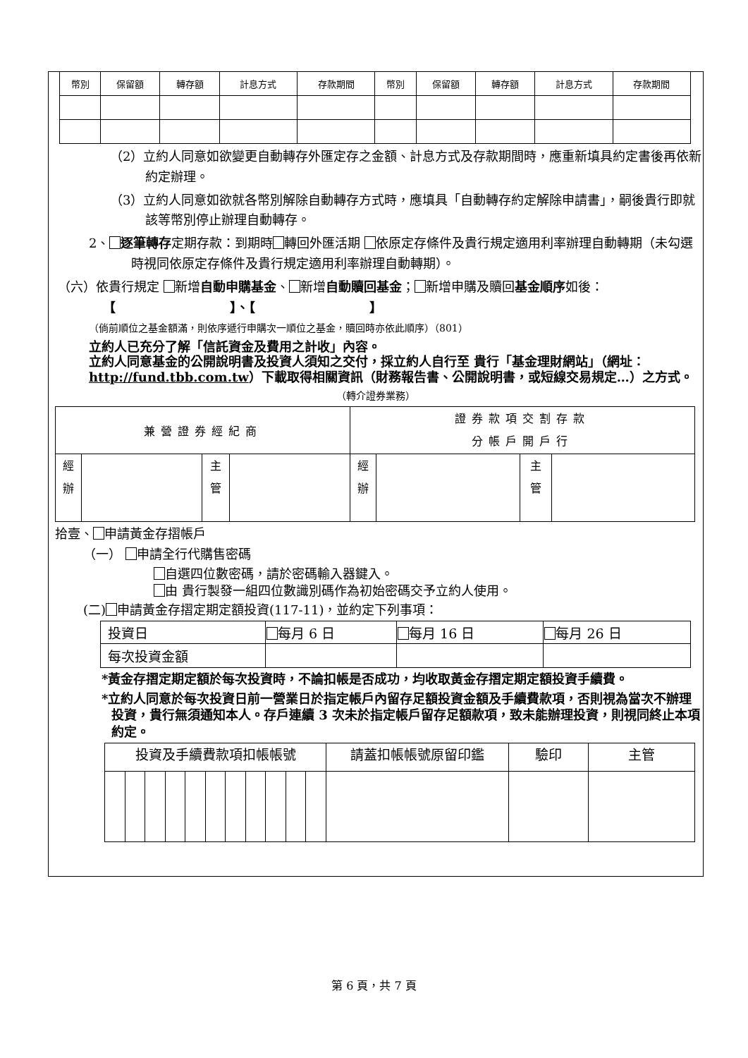| 幣別 | 保留額 | 轉存額 | 計息方式 | 存款期間 | 幣別 | 保留額 | 轉存額 | 計息方式 | 存款期間 |
| --- | --- | --- | --- | --- | --- | --- | --- | --- | --- |
（2）立約人同意如欲變更自動轉存外匯定存之金額、計息方式及存款期間時，應重新填具約定書後再依新約定辦理。
（3）立約人同意如欲就各幣別解除自動轉存方式時，應填具「自動轉存約定解除申請書」，嗣後貴行即就該等幣別停止辦理自動轉存。
2、 逐筆轉存定期存款：到期時 轉回外匯活期 依原定存條件及貴行規定適用利率辦理自動轉期（未勾選時視同依原定存條件及貴行規定適用利率辦理自動轉期）。
（六）依貴行規定 新增自動申購基金、 新增自動贖回基金； 新增申購及贖回基金順序如後：【　　　　　　　　　】、【　　　　　　　　　】
（倘前順位之基金額滿，則依序遞行申購次一順位之基金，贖回時亦依此順序）（801）
立約人已充分了解「信託資金及費用之計收」內容。
立約人同意基金的公開說明書及投資人須知之交付，採立約人自行至 貴行「基金理財網站」（網址：http://fund.tbb.com.tw）下載取得相關資訊（財務報告書、公開說明書，或短線交易規定…）之方式。
（轉介證券業務）
| 兼營證券經紀商 | | | | 證券款項交割存款 分帳戶開戶行 | | | |
| 經 辦 | | 主 管 | | 經 辦 | | 主 管 | |
拾壹、 申請黃金存摺帳戶
（一） 申請全行代購售密碼
自選四位數密碼，請於密碼輸入器鍵入。
由 貴行製發一組四位數識別碼作為初始密碼交予立約人使用。
(二) 申請黃金存摺定期定額投資(117-11)，並約定下列事項：
| 投資日 | 每月 6 日 | 每月 16 日 | 每月 26 日 |
| 每次投資金額 | | | |
*黃金存摺定期定額於每次投資時，不論扣帳是否成功，均收取黃金存摺定期定額投資手續費。
*立約人同意於每次投資日前一營業日於指定帳戶內留存足額投資金額及手續費款項，否則視為當次不辦理投資，貴行無須通知本人。存戶連續 3 次未於指定帳戶留存足額款項，致未能辦理投資，則視同終止本項約定。
| 投資及手續費款項扣帳帳號 | | | | | | | | | | | 請蓋扣帳帳號原留印鑑 | 驗印 | 主管 |
第 6 頁，共 7 頁